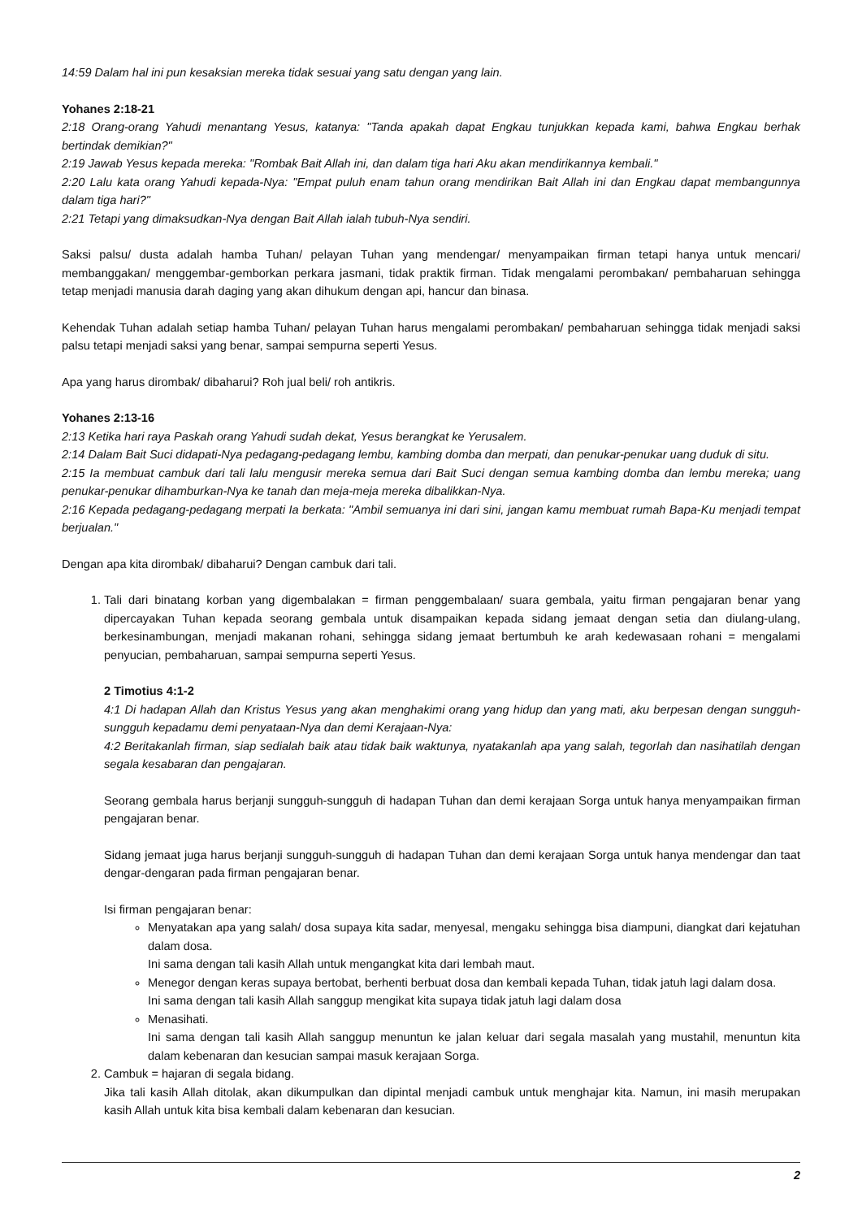14:59 Dalam hal ini pun kesaksian mereka tidak sesuai yang satu dengan yang lain.
Yohanes 2:18-21
2:18 Orang-orang Yahudi menantang Yesus, katanya: "Tanda apakah dapat Engkau tunjukkan kepada kami, bahwa Engkau berhak bertindak demikian?"
2:19 Jawab Yesus kepada mereka: "Rombak Bait Allah ini, dan dalam tiga hari Aku akan mendirikannya kembali."
2:20 Lalu kata orang Yahudi kepada-Nya: "Empat puluh enam tahun orang mendirikan Bait Allah ini dan Engkau dapat membangunnya dalam tiga hari?"
2:21 Tetapi yang dimaksudkan-Nya dengan Bait Allah ialah tubuh-Nya sendiri.
Saksi palsu/ dusta adalah hamba Tuhan/ pelayan Tuhan yang mendengar/ menyampaikan firman tetapi hanya untuk mencari/ membanggakan/ menggembar-gemborkan perkara jasmani, tidak praktik firman. Tidak mengalami perombakan/ pembaharuan sehingga tetap menjadi manusia darah daging yang akan dihukum dengan api, hancur dan binasa.
Kehendak Tuhan adalah setiap hamba Tuhan/ pelayan Tuhan harus mengalami perombakan/ pembaharuan sehingga tidak menjadi saksi palsu tetapi menjadi saksi yang benar, sampai sempurna seperti Yesus.
Apa yang harus dirombak/ dibaharui? Roh jual beli/ roh antikris.
Yohanes 2:13-16
2:13 Ketika hari raya Paskah orang Yahudi sudah dekat, Yesus berangkat ke Yerusalem.
2:14 Dalam Bait Suci didapati-Nya pedagang-pedagang lembu, kambing domba dan merpati, dan penukar-penukar uang duduk di situ.
2:15 Ia membuat cambuk dari tali lalu mengusir mereka semua dari Bait Suci dengan semua kambing domba dan lembu mereka; uang penukar-penukar dihamburkan-Nya ke tanah dan meja-meja mereka dibalikkan-Nya.
2:16 Kepada pedagang-pedagang merpati Ia berkata: "Ambil semuanya ini dari sini, jangan kamu membuat rumah Bapa-Ku menjadi tempat berjualan."
Dengan apa kita dirombak/ dibaharui? Dengan cambuk dari tali.
1. Tali dari binatang korban yang digembalakan = firman penggembalaan/ suara gembala, yaitu firman pengajaran benar yang dipercayakan Tuhan kepada seorang gembala untuk disampaikan kepada sidang jemaat dengan setia dan diulang-ulang, berkesinambungan, menjadi makanan rohani, sehingga sidang jemaat bertumbuh ke arah kedewasaan rohani = mengalami penyucian, pembaharuan, sampai sempurna seperti Yesus.
2 Timotius 4:1-2
4:1 Di hadapan Allah dan Kristus Yesus yang akan menghakimi orang yang hidup dan yang mati, aku berpesan dengan sungguh-sungguh kepadamu demi penyataan-Nya dan demi Kerajaan-Nya:
4:2 Beritakanlah firman, siap sedialah baik atau tidak baik waktunya, nyatakanlah apa yang salah, tegorlah dan nasihatilah dengan segala kesabaran dan pengajaran.
Seorang gembala harus berjanji sungguh-sungguh di hadapan Tuhan dan demi kerajaan Sorga untuk hanya menyampaikan firman pengajaran benar.
Sidang jemaat juga harus berjanji sungguh-sungguh di hadapan Tuhan dan demi kerajaan Sorga untuk hanya mendengar dan taat dengar-dengaran pada firman pengajaran benar.
Isi firman pengajaran benar:
Menyatakan apa yang salah/ dosa supaya kita sadar, menyesal, mengaku sehingga bisa diampuni, diangkat dari kejatuhan dalam dosa.
Ini sama dengan tali kasih Allah untuk mengangkat kita dari lembah maut.
Menegor dengan keras supaya bertobat, berhenti berbuat dosa dan kembali kepada Tuhan, tidak jatuh lagi dalam dosa.
Ini sama dengan tali kasih Allah sanggup mengikat kita supaya tidak jatuh lagi dalam dosa
Menasihati.
Ini sama dengan tali kasih Allah sanggup menuntun ke jalan keluar dari segala masalah yang mustahil, menuntun kita dalam kebenaran dan kesucian sampai masuk kerajaan Sorga.
2. Cambuk = hajaran di segala bidang.
Jika tali kasih Allah ditolak, akan dikumpulkan dan dipintal menjadi cambuk untuk menghajar kita. Namun, ini masih merupakan kasih Allah untuk kita bisa kembali dalam kebenaran dan kesucian.
2